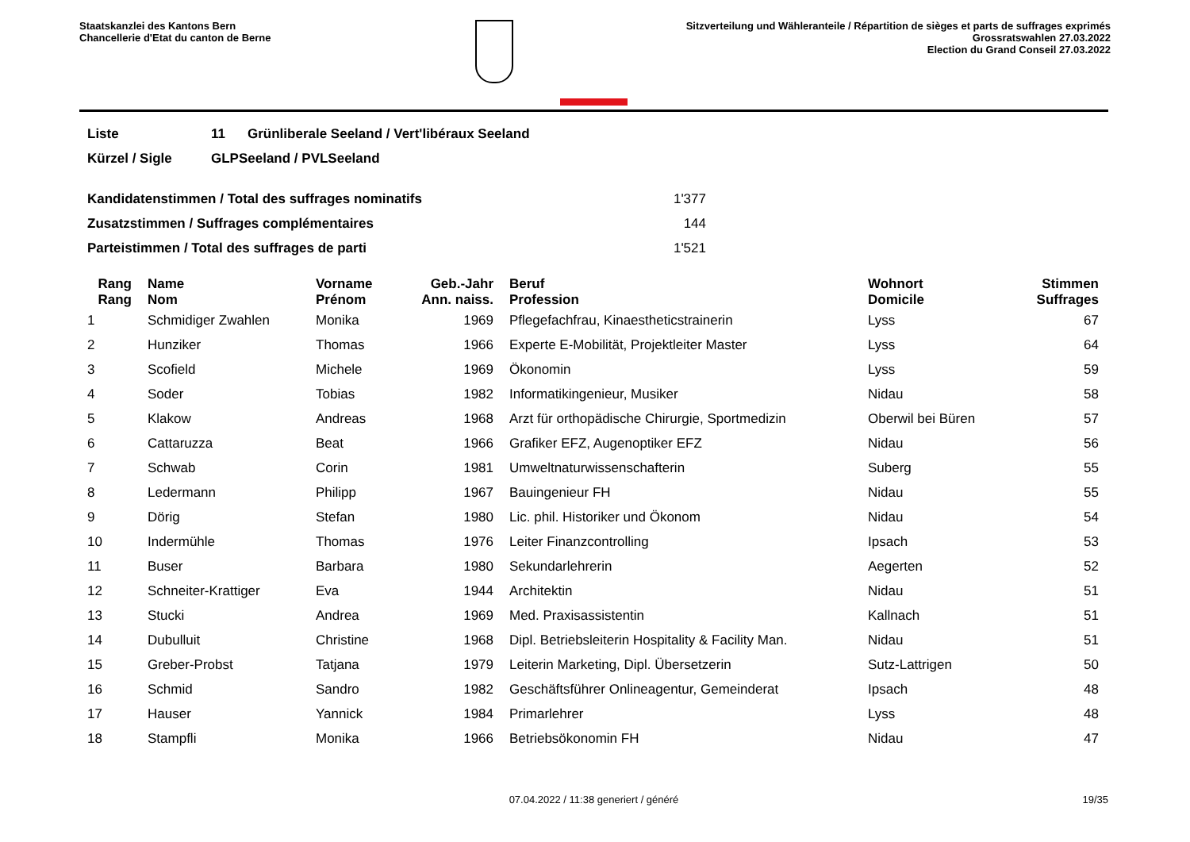Staatskanzlei des Kantons Bern
Chancellerie d'Etat du canton de Berne
Sitzverteilung und Wähleranteile / Répartition de sièges et parts de suffrages exprimés
Grossratswahlen 27.03.2022
Election du Grand Conseil 27.03.2022
| Liste | 11 | Grünliberale Seeland / Vert'libéraux Seeland |
| Kürzel / Sigle | GLPSeeland / PVLSeeland | |
| Kandidatenstimmen / Total des suffrages nominatifs | 1'377 |
| Zusatzstimmen / Suffrages complémentaires | 144 |
| Parteistimmen / Total des suffrages de parti | 1'521 |
| Rang Rang | | Name Nom | Vorname Prénom | Geb.-Jahr Ann. naiss. | | Beruf Profession | Wohnort Domicile | Stimmen Suffrages |
| --- | --- | --- | --- | --- | --- | --- | --- | --- |
| 1 | | Schmidiger Zwahlen | Monika | 1969 | | Pflegefachfrau, Kinaestheticstrainerin | Lyss | 67 |
| 2 | | Hunziker | Thomas | 1966 | | Experte E-Mobilität, Projektleiter Master | Lyss | 64 |
| 3 | | Scofield | Michele | 1969 | | Ökonomin | Lyss | 59 |
| 4 | | Soder | Tobias | 1982 | | Informatikingenieur, Musiker | Nidau | 58 |
| 5 | | Klakow | Andreas | 1968 | | Arzt für orthopädische Chirurgie, Sportmedizin | Oberwil bei Büren | 57 |
| 6 | | Cattaruzza | Beat | 1966 | | Grafiker EFZ, Augenoptiker EFZ | Nidau | 56 |
| 7 | | Schwab | Corin | 1981 | | Umweltnaturwissenschafterin | Suberg | 55 |
| 8 | | Ledermann | Philipp | 1967 | | Bauingenieur FH | Nidau | 55 |
| 9 | | Dörig | Stefan | 1980 | | Lic. phil. Historiker und Ökonom | Nidau | 54 |
| 10 | | Indermühle | Thomas | 1976 | | Leiter Finanzcontrolling | Ipsach | 53 |
| 11 | | Buser | Barbara | 1980 | | Sekundarlehrerin | Aegerten | 52 |
| 12 | | Schneiter-Krattiger | Eva | 1944 | | Architektin | Nidau | 51 |
| 13 | | Stucki | Andrea | 1969 | | Med. Praxisassistentin | Kallnach | 51 |
| 14 | | Dubulluit | Christine | 1968 | | Dipl. Betriebsleiterin Hospitality & Facility Man. | Nidau | 51 |
| 15 | | Greber-Probst | Tatjana | 1979 | | Leiterin Marketing, Dipl. Übersetzerin | Sutz-Lattrigen | 50 |
| 16 | | Schmid | Sandro | 1982 | | Geschäftsführer Onlineagentur, Gemeinderat | Ipsach | 48 |
| 17 | | Hauser | Yannick | 1984 | | Primarlehrer | Lyss | 48 |
| 18 | | Stampfli | Monika | 1966 | | Betriebsökonomin FH | Nidau | 47 |
07.04.2022 / 11:38 generiert / généré 19/35